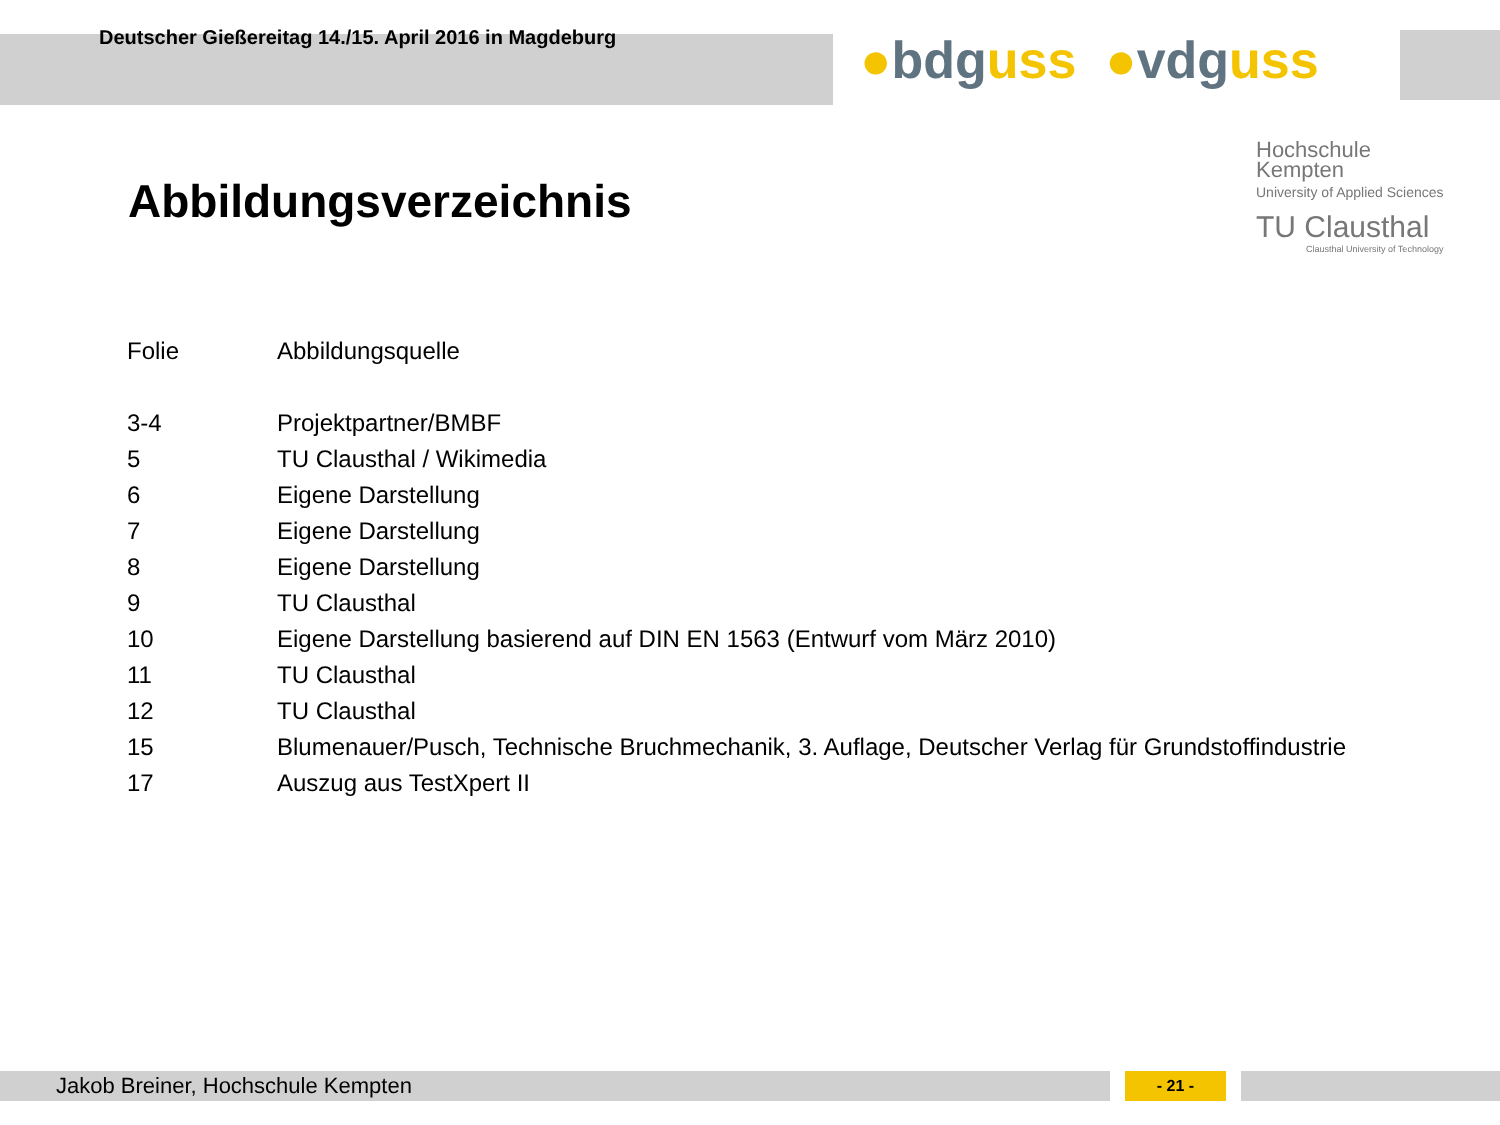Deutscher Gießereitag 14./15. April 2016 in Magdeburg
●bdguss ●vdguss
Hochschule
Kempten
University of Applied Sciences
TU Clausthal
Clausthal University of Technology
Abbildungsverzeichnis
| Folie | Abbildungsquelle |
| --- | --- |
| 3-4 | Projektpartner/BMBF |
| 5 | TU Clausthal / Wikimedia |
| 6 | Eigene Darstellung |
| 7 | Eigene Darstellung |
| 8 | Eigene Darstellung |
| 9 | TU Clausthal |
| 10 | Eigene Darstellung basierend auf DIN EN 1563 (Entwurf vom März 2010) |
| 11 | TU Clausthal |
| 12 | TU Clausthal |
| 15 | Blumenauer/Pusch, Technische Bruchmechanik, 3. Auflage, Deutscher Verlag für Grundstoffindustrie |
| 17 | Auszug aus TestXpert II |
Jakob Breiner, Hochschule Kempten - 21 -